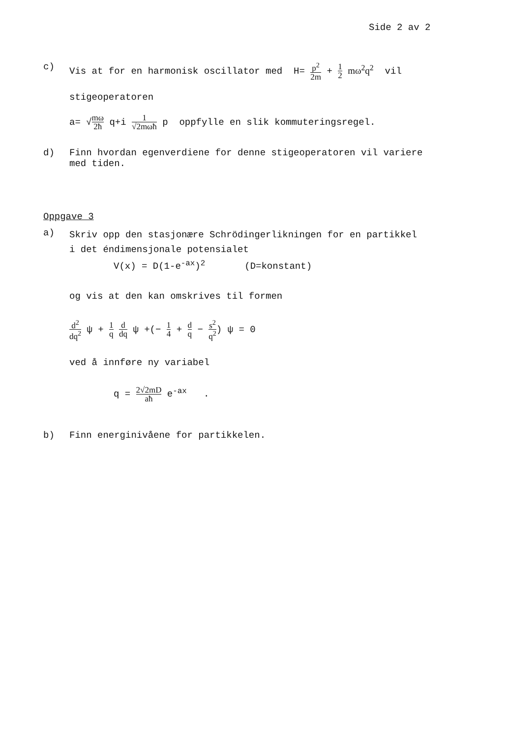Side 2 av 2
c) Vis at for en harmonisk oscillator med H= p<sup>2</sup> 2m + 1 2 mω<sup>2</sup>q<sup>2</sup> vil
stigeoperatoren
a= √mω 2ħ q+i 1 √2mωħ p oppfylle en slik kommuteringsregel.
d) Finn hvordan egenverdiene for denne stigeoperatoren vil variere
med tiden.
Oppgave 3
a)
Skriv opp den stasjonære Schrödingerlikningen for en partikkel
i det éndimensjonale potensialet
V(x) = D(1-e<sup>-ax</sup>)<sup>2</sup> (D=konstant)
og vis at den kan omskrives til formen
d<sup>2</sup> dq<sup>2</sup> ψ + 1 q d dq ψ +(− 1 4 + d q − s<sup>2</sup> q<sup>2</sup>) ψ = 0
ved å innføre ny variabel
q = 2√2mD aħ e<sup>-ax</sup> .
b) Finn energinivåene for partikkelen.